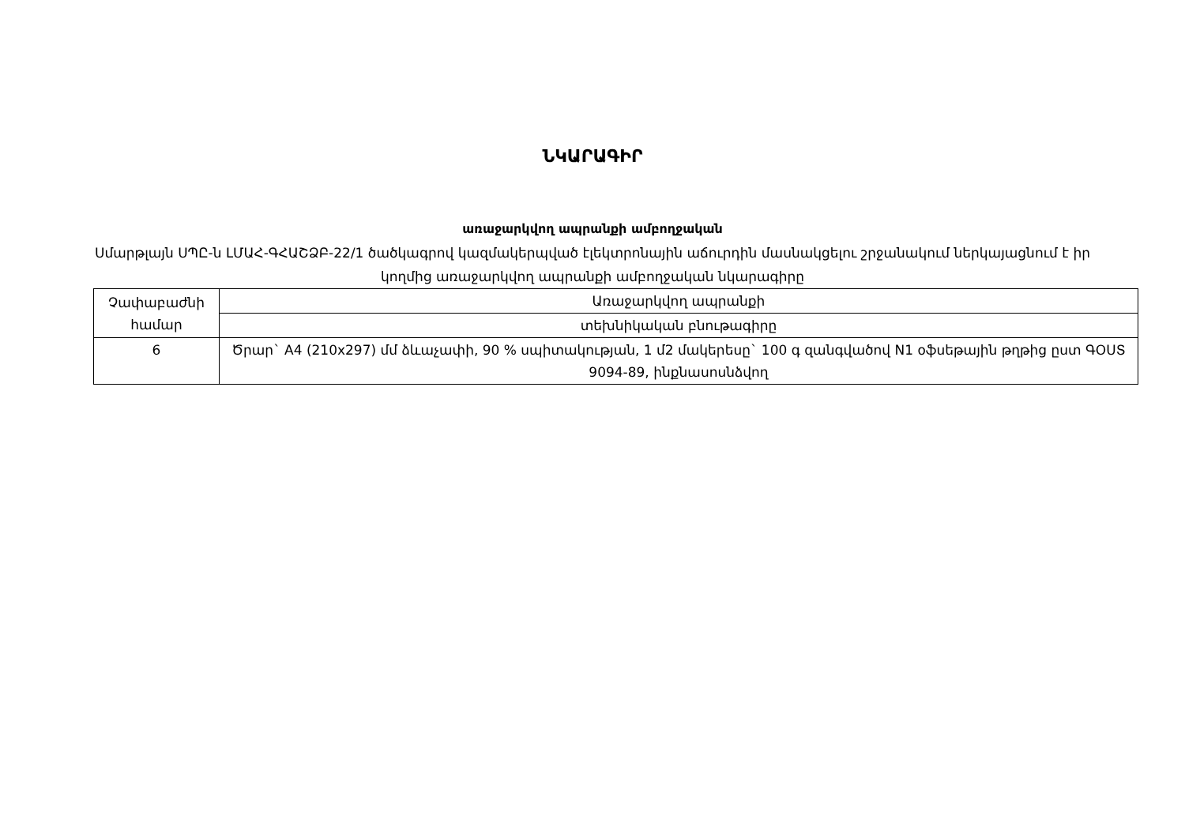ՆԿԱՐԱԳԻՐ
առաջարկվող ապրանքի ամբողջական
Սմարթլայն ՍՊԸ-ն ԼՄԱՀ-ԳՀԱՇՁԲ-22/1 ծածկագրով կազմակերպված էլեկտրոնային աճուրդին մասնակցելու շրջանակում ներկայացնում է իր կողմից առաջարկվող ապրանքի ամբողջական նկարագիրը
| Չափաբաժնի համար | Առաջարկվող ապրանքի |
| | տեխնիկական բնութագիրը |
| 6 | Ծրար` A4 (210x297) մմ ձևաչափի, 90 % սպիտակության, 1 մ2 մակերեսը` 100 գ զանգվածով N1 օֆսեթային թղթից ըստ ԳՕՍՏ 9094-89, ինքնասոսնձվող |